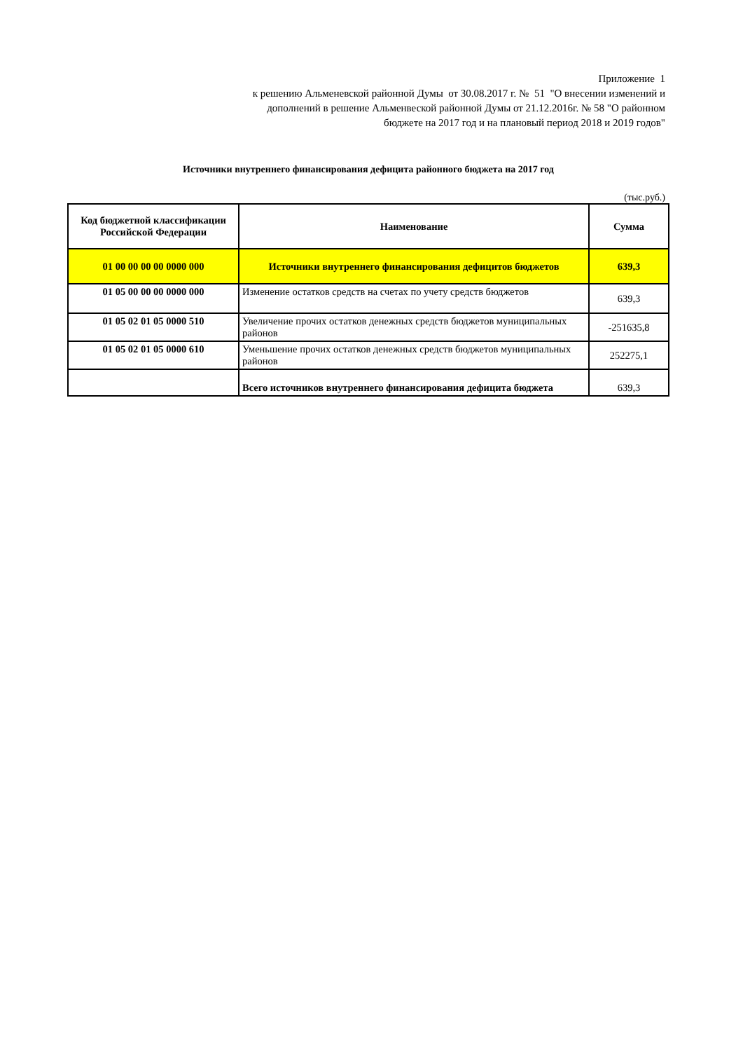Приложение 1
к решению Альменевской районной Думы от 30.08.2017 г. № 51 "О внесении изменений и дополнений в решение Альменвеской районной Думы от 21.12.2016г. № 58 "О районном бюджете на 2017 год и на плановый период 2018 и 2019 годов"
Источники внутреннего финансирования дефицита районного бюджета на 2017 год
(тыс.руб.)
| Код бюджетной классификации Российской Федерации | Наименование | Сумма |
| --- | --- | --- |
| 01 00 00 00 00 0000 000 | Источники внутреннего финансирования дефицитов бюджетов | 639,3 |
| 01 05 00 00 00 0000 000 | Изменение остатков средств на счетах по учету средств бюджетов | 639,3 |
| 01 05 02 01 05 0000 510 | Увеличение прочих остатков денежных средств бюджетов муниципальных районов | -251635,8 |
| 01 05 02 01 05 0000 610 | Уменьшение прочих остатков денежных средств бюджетов муниципальных районов | 252275,1 |
| | Всего источников внутреннего финансирования дефицита бюджета | 639,3 |